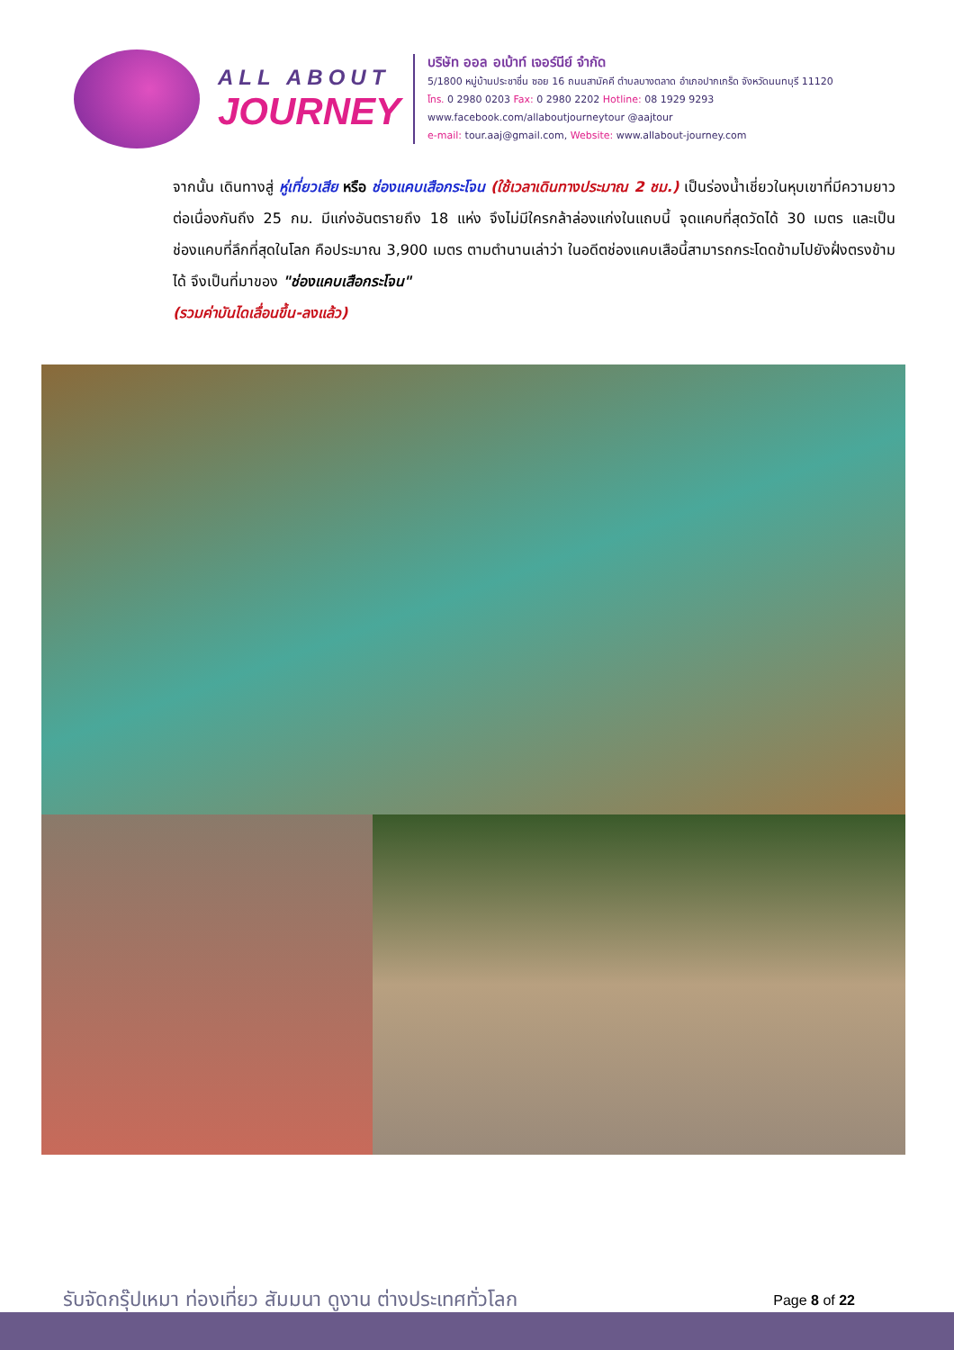ALL ABOUT
JOURNEY
บริษัท ออล อเบ้าท์ เจอร์นีย์ จำกัด
5/1800 หมู่บ้านประชาชื่น ซอย 16 ถนนสามัคคี ตำบลบางตลาด อำเภอปากเกร็ด จังหวัดนนทบุรี 11120
โทร. 0 2980 0203 Fax: 0 2980 2202 Hotline: 08 1929 9293
www.facebook.com/allaboutjourneytour @aajtour
e-mail: tour.aaj@gmail.com, Website: www.allabout-journey.com
จากนั้น เดินทางสู่ หู่เที่ยวเสีย หรือ ช่องแคบเสือกระโจน (ใช้เวลาเดินทางประมาณ 2 ชม.) เป็นร่องน้ำเชี่ยวในหุบเขาที่มีความยาวต่อเนื่องกันถึง 25 กม. มีแก่งอันตรายถึง 18 แห่ง จึงไม่มีใครกล้าล่องแก่งในแถบนี้ จุดแคบที่สุดวัดได้ 30 เมตร และเป็นช่องแคบที่ลึกที่สุดในโลก คือประมาณ 3,900 เมตร ตามตำนานเล่าว่า ในอดีตช่องแคบเสือนี้สามารถกระโดดข้ามไปยังฝั่งตรงข้ามได้ จึงเป็นที่มาของ "ช่องแคบเสือกระโจน"
(รวมค่าบันไดเลื่อนขึ้น-ลงแล้ว)
รับจัดกรุ๊ปเหมา ท่องเที่ยว สัมมนา ดูงาน ต่างประเทศทั่วโลก Page 8 of 22